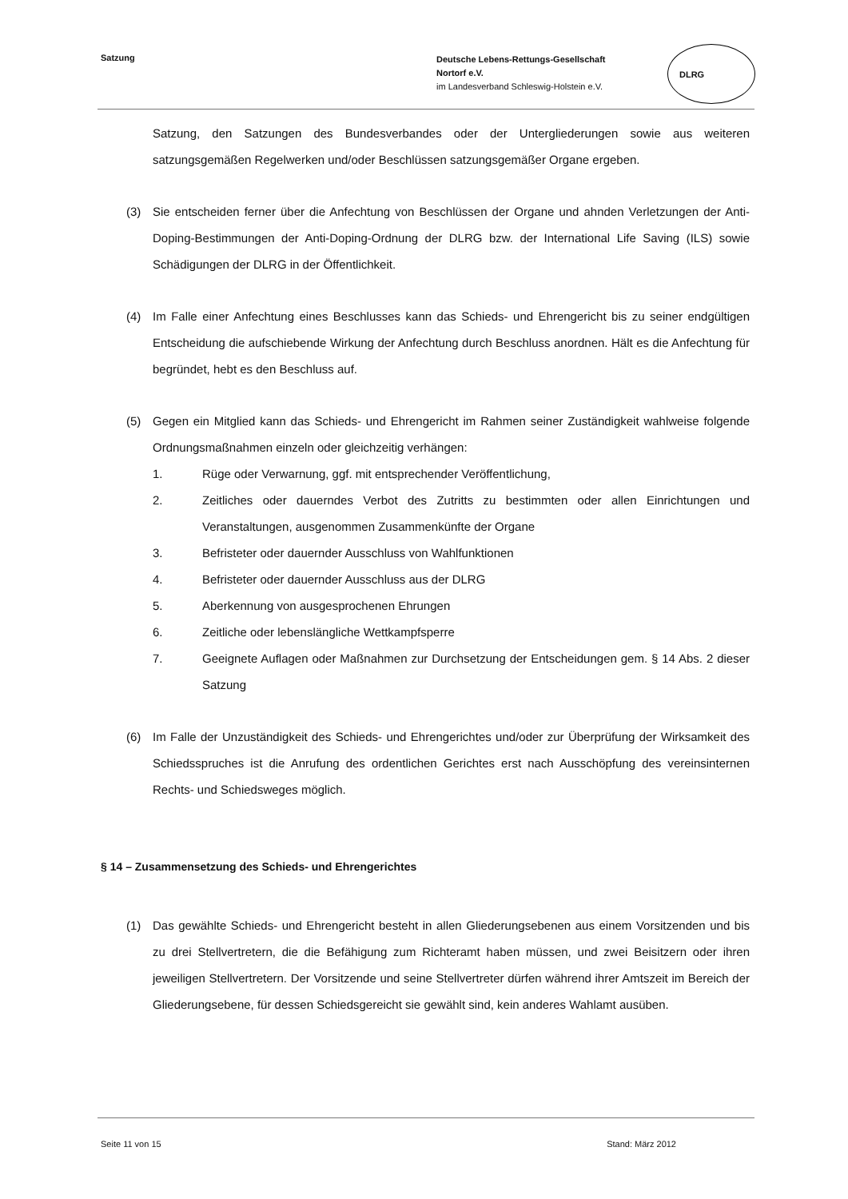Satzung
Deutsche Lebens-Rettungs-Gesellschaft
Nortorf e.V.
im Landesverband Schleswig-Holstein e.V.
DLRG
Satzung, den Satzungen des Bundesverbandes oder der Untergliederungen sowie aus weiteren satzungsgemäßen Regelwerken und/oder Beschlüssen satzungsgemäßer Organe ergeben.
(3) Sie entscheiden ferner über die Anfechtung von Beschlüssen der Organe und ahnden Verletzungen der Anti-Doping-Bestimmungen der Anti-Doping-Ordnung der DLRG bzw. der International Life Saving (ILS) sowie Schädigungen der DLRG in der Öffentlichkeit.
(4) Im Falle einer Anfechtung eines Beschlusses kann das Schieds- und Ehrengericht bis zu seiner endgültigen Entscheidung die aufschiebende Wirkung der Anfechtung durch Beschluss anordnen. Hält es die Anfechtung für begründet, hebt es den Beschluss auf.
(5) Gegen ein Mitglied kann das Schieds- und Ehrengericht im Rahmen seiner Zuständigkeit wahlweise folgende Ordnungsmaßnahmen einzeln oder gleichzeitig verhängen:
1. Rüge oder Verwarnung, ggf. mit entsprechender Veröffentlichung,
2. Zeitliches oder dauerndes Verbot des Zutritts zu bestimmten oder allen Einrichtungen und Veranstaltungen, ausgenommen Zusammenkünfte der Organe
3. Befristeter oder dauernder Ausschluss von Wahlfunktionen
4. Befristeter oder dauernder Ausschluss aus der DLRG
5. Aberkennung von ausgesprochenen Ehrungen
6. Zeitliche oder lebenslängliche Wettkampfsperre
7. Geeignete Auflagen oder Maßnahmen zur Durchsetzung der Entscheidungen gem. § 14 Abs. 2 dieser Satzung
(6) Im Falle der Unzuständigkeit des Schieds- und Ehrengerichtes und/oder zur Überprüfung der Wirksamkeit des Schiedsspruches ist die Anrufung des ordentlichen Gerichtes erst nach Ausschöpfung des vereinsinternen Rechts- und Schiedsweges möglich.
§ 14 – Zusammensetzung des Schieds- und Ehrengerichtes
(1) Das gewählte Schieds- und Ehrengericht besteht in allen Gliederungsebenen aus einem Vorsitzenden und bis zu drei Stellvertretern, die die Befähigung zum Richteramt haben müssen, und zwei Beisitzern oder ihren jeweiligen Stellvertretern. Der Vorsitzende und seine Stellvertreter dürfen während ihrer Amtszeit im Bereich der Gliederungsebene, für dessen Schiedsgereicht sie gewählt sind, kein anderes Wahlamt ausüben.
Seite 11 von 15 Stand: März 2012